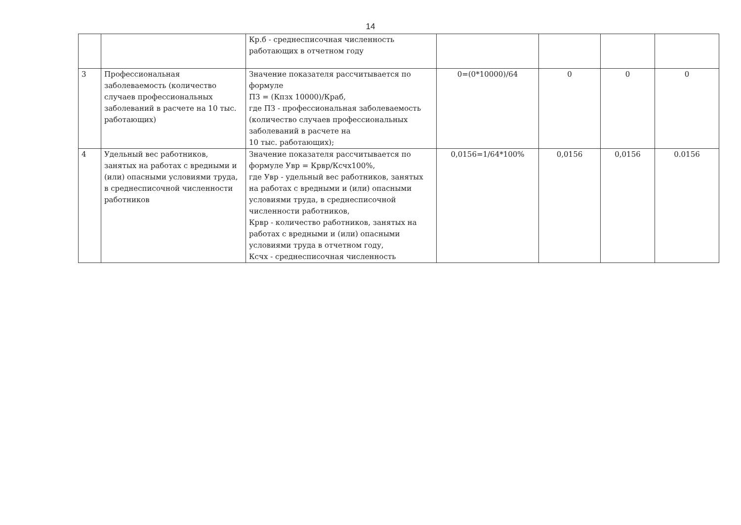14
| | | Кр.б - среднесписочная численность работающих в отчетном году | | | | |
| 3 | Профессиональная заболеваемость (количество случаев профессиональных заболеваний в расчете на 10 тыс. работающих) | Значение показателя рассчитывается по формуле ПЗ = (Кпзх 10000)/Краб, где ПЗ - профессиональная заболеваемость (количество случаев профессиональных заболеваний в расчете на 10 тыс. работающих); | 0=(0*10000)/64 | 0 | 0 | 0 |
| 4 | Удельный вес работников, занятых на работах с вредными и (или) опасными условиями труда, в среднесписочной численности работников | Значение показателя рассчитывается по формуле Увр = Крвр/Ксчх100%, где Увр - удельный вес работников, занятых на работах с вредными и (или) опасными условиями труда, в среднесписочной численности работников, Крвр - количество работников, занятых на работах с вредными и (или) опасными условиями труда в отчетном году, Ксчх - среднесписочная численность | 0,0156=1/64*100% | 0,0156 | 0,0156 | 0.0156 |